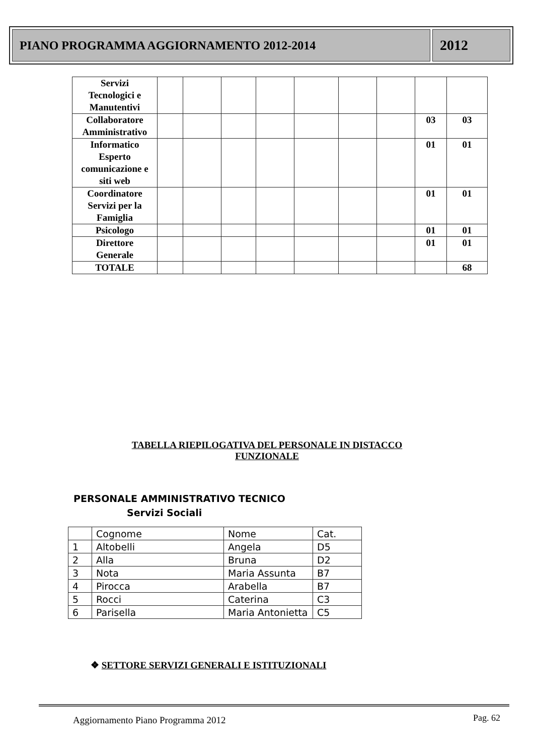PIANO PROGRAMMA AGGIORNAMENTO 2012-2014
2012
| Servizi Tecnologici e Manutentivi | | | | | | | | | |
| Collaboratore Amministrativo | | | | | | | | 03 | 03 |
| Informatico Esperto comunicazione e siti web | | | | | | | | 01 | 01 |
| Coordinatore Servizi per la Famiglia | | | | | | | | 01 | 01 |
| Psicologo | | | | | | | | 01 | 01 |
| Direttore Generale | | | | | | | | 01 | 01 |
| TOTALE | | | | | | | | | 68 |
TABELLA RIEPILOGATIVA DEL PERSONALE IN DISTACCO
FUNZIONALE
PERSONALE AMMINISTRATIVO TECNICO
Servizi Sociali
| | Cognome | Nome | Cat. |
| 1 | Altobelli | Angela | D5 |
| 2 | Alla | Bruna | D2 |
| 3 | Nota | Maria Assunta | B7 |
| 4 | Pirocca | Arabella | B7 |
| 5 | Rocci | Caterina | C3 |
| 6 | Parisella | Maria Antonietta | C5 |
❖ SETTORE SERVIZI GENERALI E ISTITUZIONALI
Aggiornamento Piano Programma 2012
Pag. 62